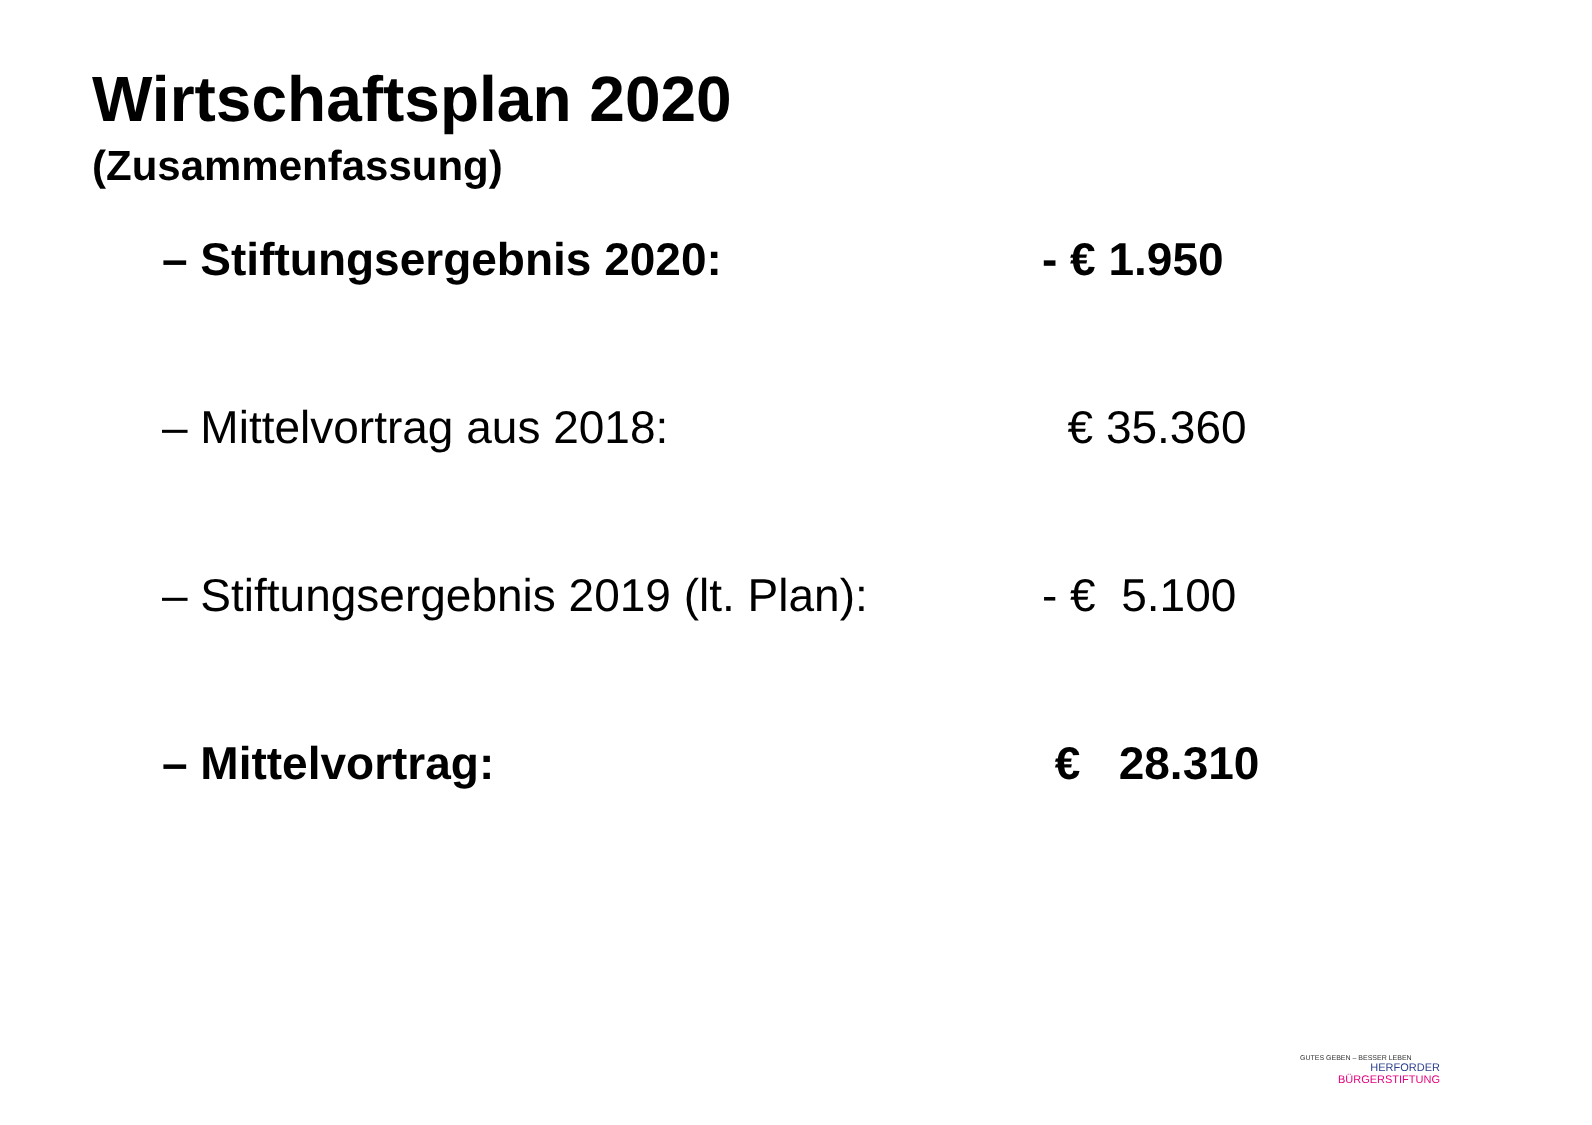Wirtschaftsplan 2020
(Zusammenfassung)
– Stiftungsergebnis 2020: - € 1.950
– Mittelvortrag aus 2018: € 35.360
– Stiftungsergebnis 2019 (lt. Plan):
- € 5.100
– Mittelvortrag: € 28.310
GUTES GEBEN – BESSER LEBEN
HERFORDER
BÜRGERSTIFTUNG